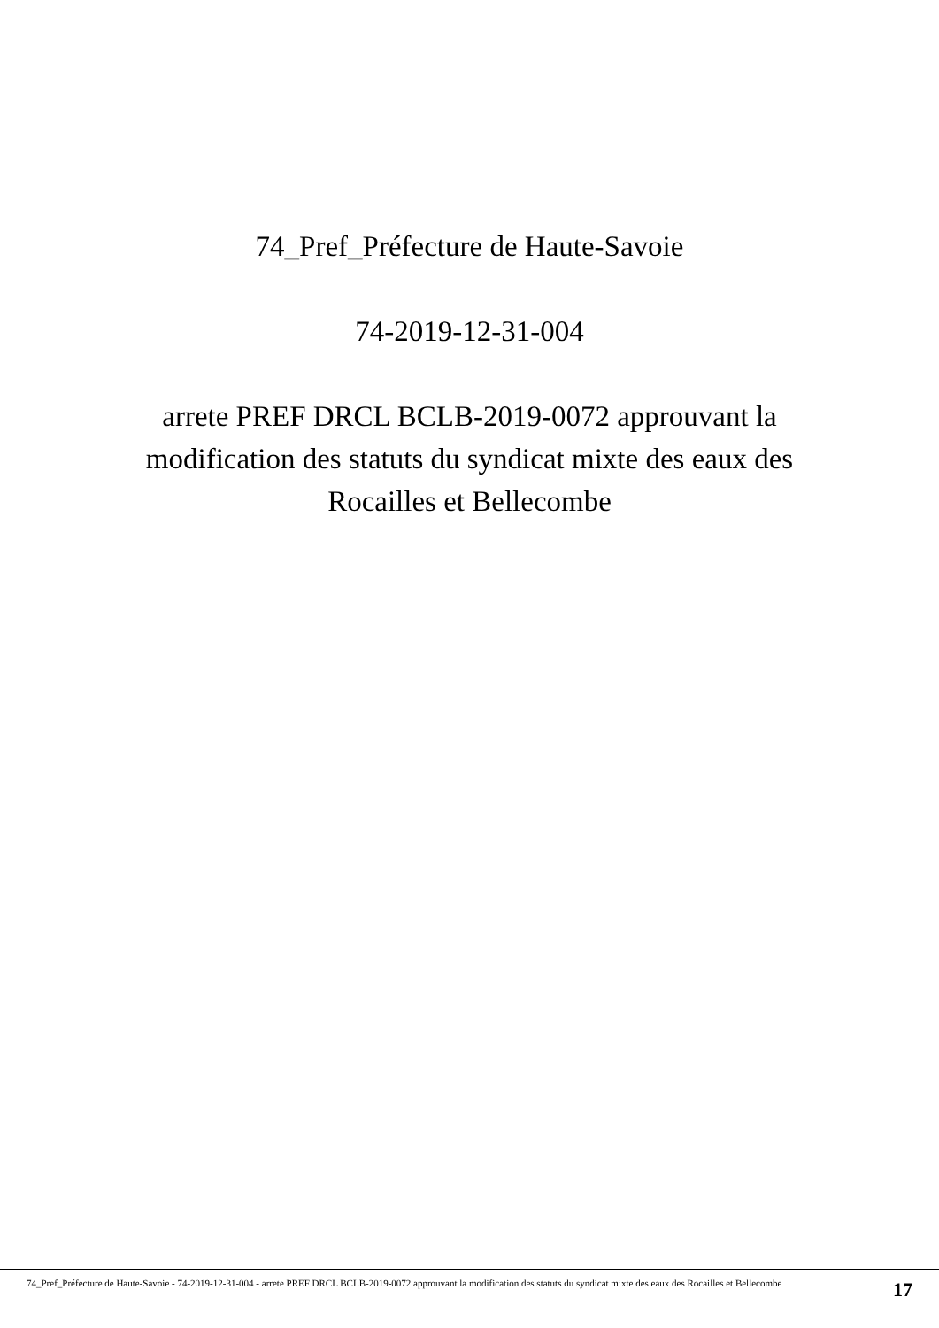74_Pref_Préfecture de Haute-Savoie
74-2019-12-31-004
arrete PREF DRCL BCLB-2019-0072 approuvant la modification des statuts du syndicat mixte des eaux des Rocailles et Bellecombe
74_Pref_Préfecture de Haute-Savoie - 74-2019-12-31-004 - arrete PREF DRCL BCLB-2019-0072 approuvant la modification des statuts du syndicat mixte des eaux des Rocailles et Bellecombe
17